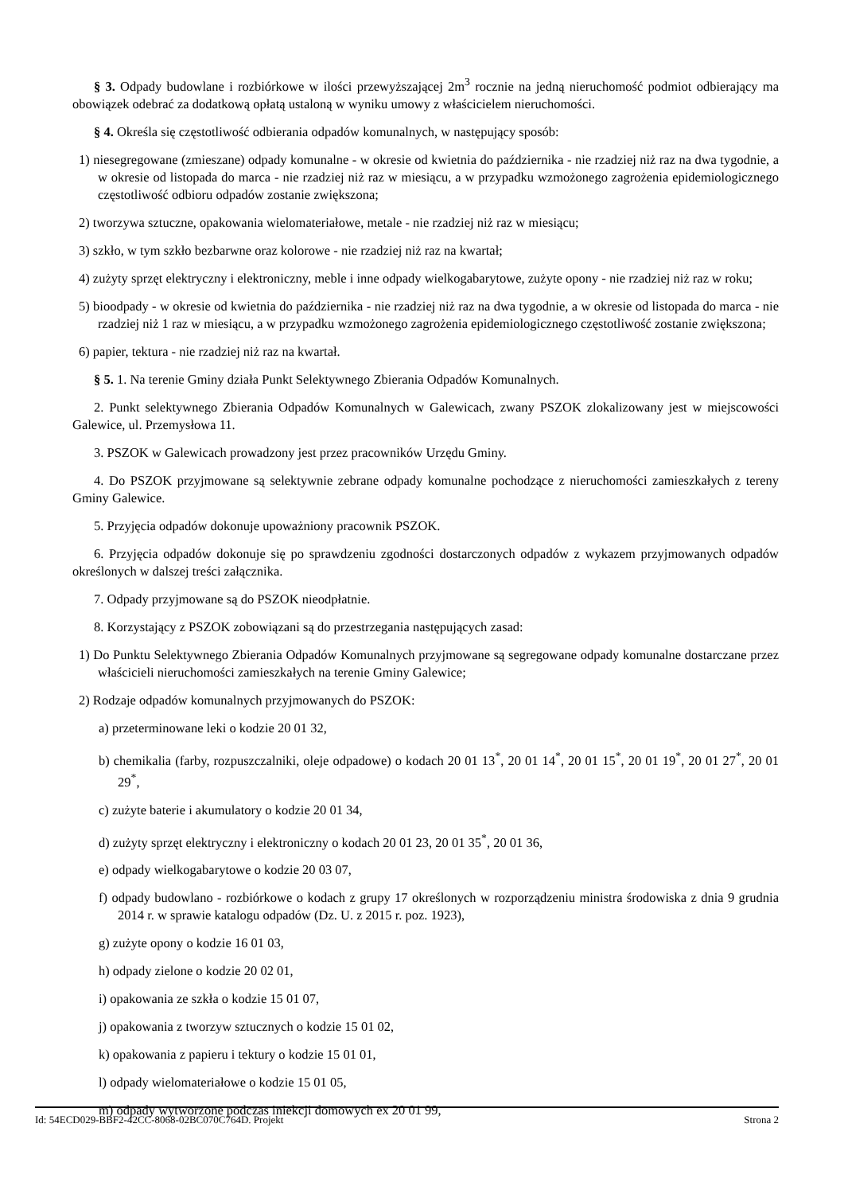§ 3. Odpady budowlane i rozbiórkowe w ilości przewyższającej 2m<sup>3</sup> rocznie na jedną nieruchomość podmiot odbierający ma obowiązek odebrać za dodatkową opłatą ustaloną w wyniku umowy z właścicielem nieruchomości.
§ 4. Określa się częstotliwość odbierania odpadów komunalnych, w następujący sposób:
1) niesegregowane (zmieszane) odpady komunalne - w okresie od kwietnia do października - nie rzadziej niż raz na dwa tygodnie, a w okresie od listopada do marca - nie rzadziej niż raz w miesiącu, a w przypadku wzmożonego zagrożenia epidemiologicznego częstotliwość odbioru odpadów zostanie zwiększona;
2) tworzywa sztuczne, opakowania wielomateriałowe, metale - nie rzadziej niż raz w miesiącu;
3) szkło, w tym szkło bezbarwne oraz kolorowe - nie rzadziej niż raz na kwartał;
4) zużyty sprzęt elektryczny i elektroniczny, meble i inne odpady wielkogabarytowe, zużyte opony - nie rzadziej niż raz w roku;
5) bioodpady - w okresie od kwietnia do października - nie rzadziej niż raz na dwa tygodnie, a w okresie od listopada do marca - nie rzadziej niż 1 raz w miesiącu, a w przypadku wzmożonego zagrożenia epidemiologicznego częstotliwość zostanie zwiększona;
6) papier, tektura - nie rzadziej niż raz na kwartał.
§ 5. 1. Na terenie Gminy działa Punkt Selektywnego Zbierania Odpadów Komunalnych.
2. Punkt selektywnego Zbierania Odpadów Komunalnych w Galewicach, zwany PSZOK zlokalizowany jest w miejscowości Galewice, ul. Przemysłowa 11.
3. PSZOK w Galewicach prowadzony jest przez pracowników Urzędu Gminy.
4. Do PSZOK przyjmowane są selektywnie zebrane odpady komunalne pochodzące z nieruchomości zamieszkałych z tereny Gminy Galewice.
5. Przyjęcia odpadów dokonuje upoważniony pracownik PSZOK.
6. Przyjęcia odpadów dokonuje się po sprawdzeniu zgodności dostarczonych odpadów z wykazem przyjmowanych odpadów określonych w dalszej treści załącznika.
7. Odpady przyjmowane są do PSZOK nieodpłatnie.
8. Korzystający z PSZOK zobowiązani są do przestrzegania następujących zasad:
1) Do Punktu Selektywnego Zbierania Odpadów Komunalnych przyjmowane są segregowane odpady komunalne dostarczane przez właścicieli nieruchomości zamieszkałych na terenie Gminy Galewice;
2) Rodzaje odpadów komunalnych przyjmowanych do PSZOK:
a) przeterminowane leki o kodzie 20 01 32,
b) chemikalia (farby, rozpuszczalniki, oleje odpadowe) o kodach 20 01 13<sup>*</sup>, 20 01 14<sup>*</sup>, 20 01 15<sup>*</sup>, 20 01 19<sup>*</sup>, 20 01 27<sup>*</sup>, 20 01 29<sup>*</sup>,
c) zużyte baterie i akumulatory o kodzie 20 01 34,
d) zużyty sprzęt elektryczny i elektroniczny o kodach 20 01 23, 20 01 35<sup>*</sup>, 20 01 36,
e) odpady wielkogabarytowe o kodzie 20 03 07,
f) odpady budowlano - rozbiórkowe o kodach z grupy 17 określonych w rozporządzeniu ministra środowiska z dnia 9 grudnia 2014 r. w sprawie katalogu odpadów (Dz. U. z 2015 r. poz. 1923),
g) zużyte opony o kodzie 16 01 03,
h) odpady zielone o kodzie 20 02 01,
i) opakowania ze szkła o kodzie 15 01 07,
j) opakowania z tworzyw sztucznych o kodzie 15 01 02,
k) opakowania z papieru i tektury o kodzie 15 01 01,
l) odpady wielomateriałowe o kodzie 15 01 05,
m) odpady wytworzone podczas iniekcji domowych ex 20 01 99,
Id: 54ECD029-BBF2-42CC-8068-02BC070C764D. Projekt Strona 2